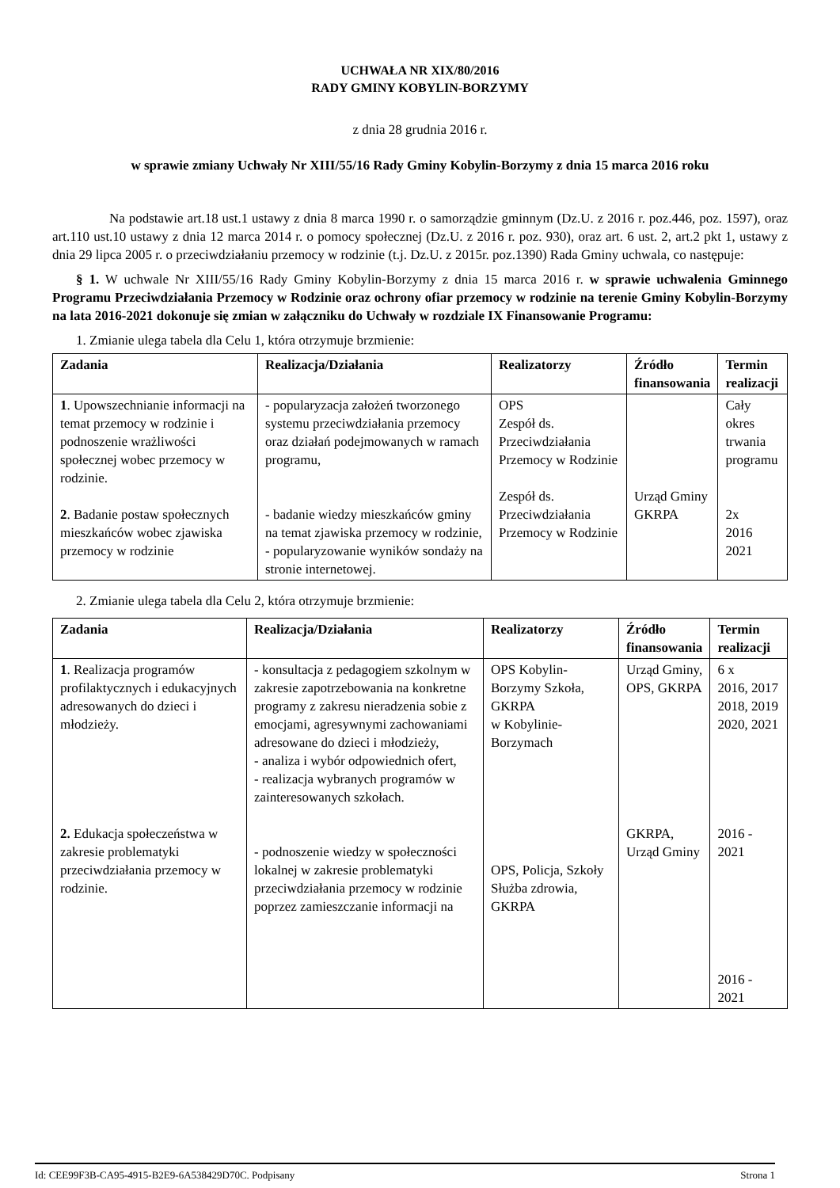UCHWAŁA NR XIX/80/2016
RADY GMINY KOBYLIN-BORZYMY
z dnia 28 grudnia 2016 r.
w sprawie zmiany Uchwały Nr XIII/55/16 Rady Gminy Kobylin-Borzymy z dnia 15 marca 2016 roku
Na podstawie art.18 ust.1 ustawy z dnia 8 marca 1990 r. o samorządzie gminnym (Dz.U. z 2016 r. poz.446, poz. 1597), oraz art.110 ust.10 ustawy z dnia 12 marca 2014 r. o pomocy społecznej (Dz.U. z 2016 r. poz. 930), oraz art. 6 ust. 2, art.2 pkt 1, ustawy z dnia 29 lipca 2005 r. o przeciwdziałaniu przemocy w rodzinie (t.j. Dz.U. z 2015r. poz.1390) Rada Gminy uchwala, co następuje:
§ 1. W uchwale Nr XIII/55/16 Rady Gminy Kobylin-Borzymy z dnia 15 marca 2016 r. w sprawie uchwalenia Gminnego Programu Przeciwdziałania Przemocy w Rodzinie oraz ochrony ofiar przemocy w rodzinie na terenie Gminy Kobylin-Borzymy na lata 2016-2021 dokonuje się zmian w załączniku do Uchwały w rozdziale IX Finansowanie Programu:
1. Zmianie ulega tabela dla Celu 1, która otrzymuje brzmienie:
| Zadania | Realizacja/Działania | Realizatorzy | Źródło finansowania | Termin realizacji |
| --- | --- | --- | --- | --- |
| 1 . Upowszechnianie informacji na temat przemocy w rodzinie i podnoszenie wrażliwości społecznej wobec przemocy w rodzinie. 2 . Badanie postaw społecznych mieszkańców wobec zjawiska przemocy w rodzinie | - popularyzacja założeń tworzonego systemu przeciwdziałania przemocy oraz działań podejmowanych w ramach programu, - badanie wiedzy mieszkańców gminy na temat zjawiska przemocy w rodzinie, - popularyzowanie wyników sondaży na stronie internetowej. | OPS Zespół ds. Przeciwdziałania Przemocy w Rodzinie Zespół ds. Przeciwdziałania Przemocy w Rodzinie | Urząd Gminy GKRPA | Cały okres trwania programu 2x 2016 2021 |
2. Zmianie ulega tabela dla Celu 2, która otrzymuje brzmienie:
| Zadania | Realizacja/Działania | Realizatorzy | Źródło finansowania | Termin realizacji |
| --- | --- | --- | --- | --- |
| 1 . Realizacja programów profilaktycznych i edukacyjnych adresowanych do dzieci i młodzieży. 2. Edukacja społeczeństwa w zakresie problematyki przeciwdziałania przemocy w rodzinie. | - konsultacja z pedagogiem szkolnym w zakresie zapotrzebowania na konkretne programy z zakresu nieradzenia sobie z emocjami, agresywnymi zachowaniami adresowane do dzieci i młodzieży, - analiza i wybór odpowiednich ofert, - realizacja wybranych programów w zainteresowanych szkołach. - podnoszenie wiedzy w społeczności lokalnej w zakresie problematyki przeciwdziałania przemocy w rodzinie poprzez zamieszczanie informacji na | OPS Kobylin-Borzymy Szkoła, GKRPA w Kobylinie-Borzymach OPS, Policja, Szkoły Służba zdrowia, GKRPA | Urząd Gminy, OPS, GKRPA GKRPA, Urząd Gminy | 6 x 2016, 2017 2018, 2019 2020, 2021 2016 - 2021 2016 - 2021 |
Id: CEE99F3B-CA95-4915-B2E9-6A538429D70C. Podpisany Strona 1